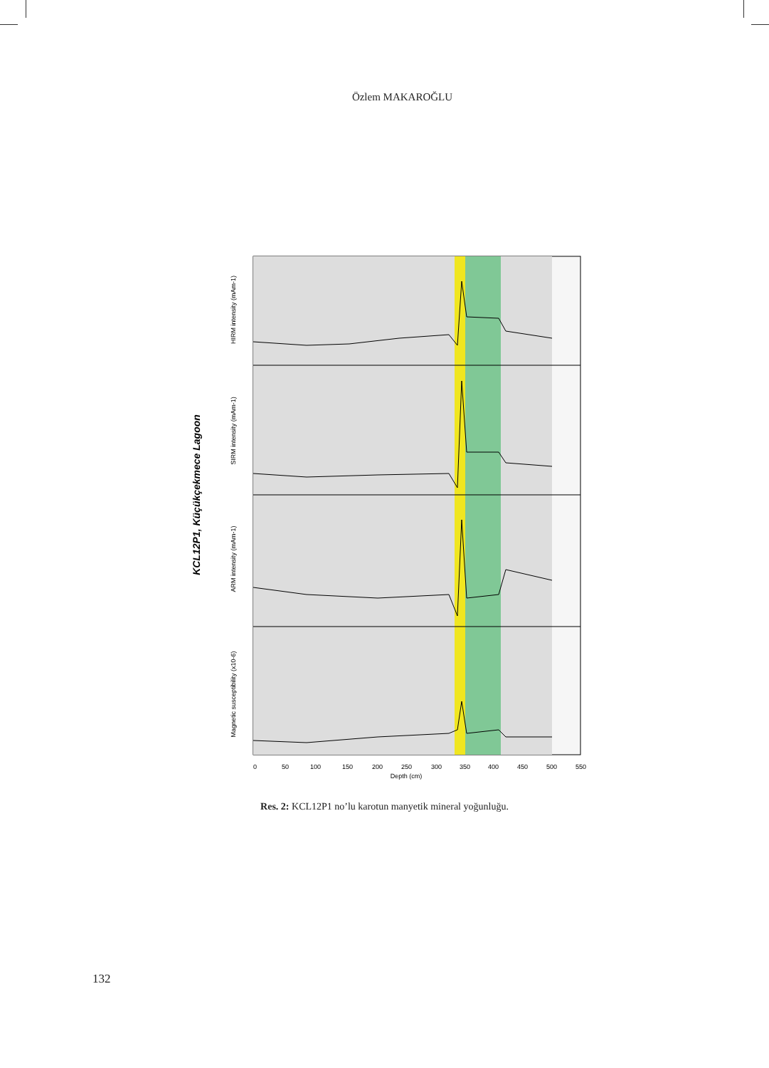Özlem MAKAROĞLU
KCL12P1, Küçükçekmece Lagoon
HIRM intensity (mAm-1)
SIRM intensity (mAm-1)
ARM intensity (mAm-1)
Magnetic susceptibility (x10-6)
0
50
100
150
200
250
300
350
400
450
500
550
Depth (cm)
Res. 2: KCL12P1 no’lu karotun manyetik mineral yoğunluğu.
132